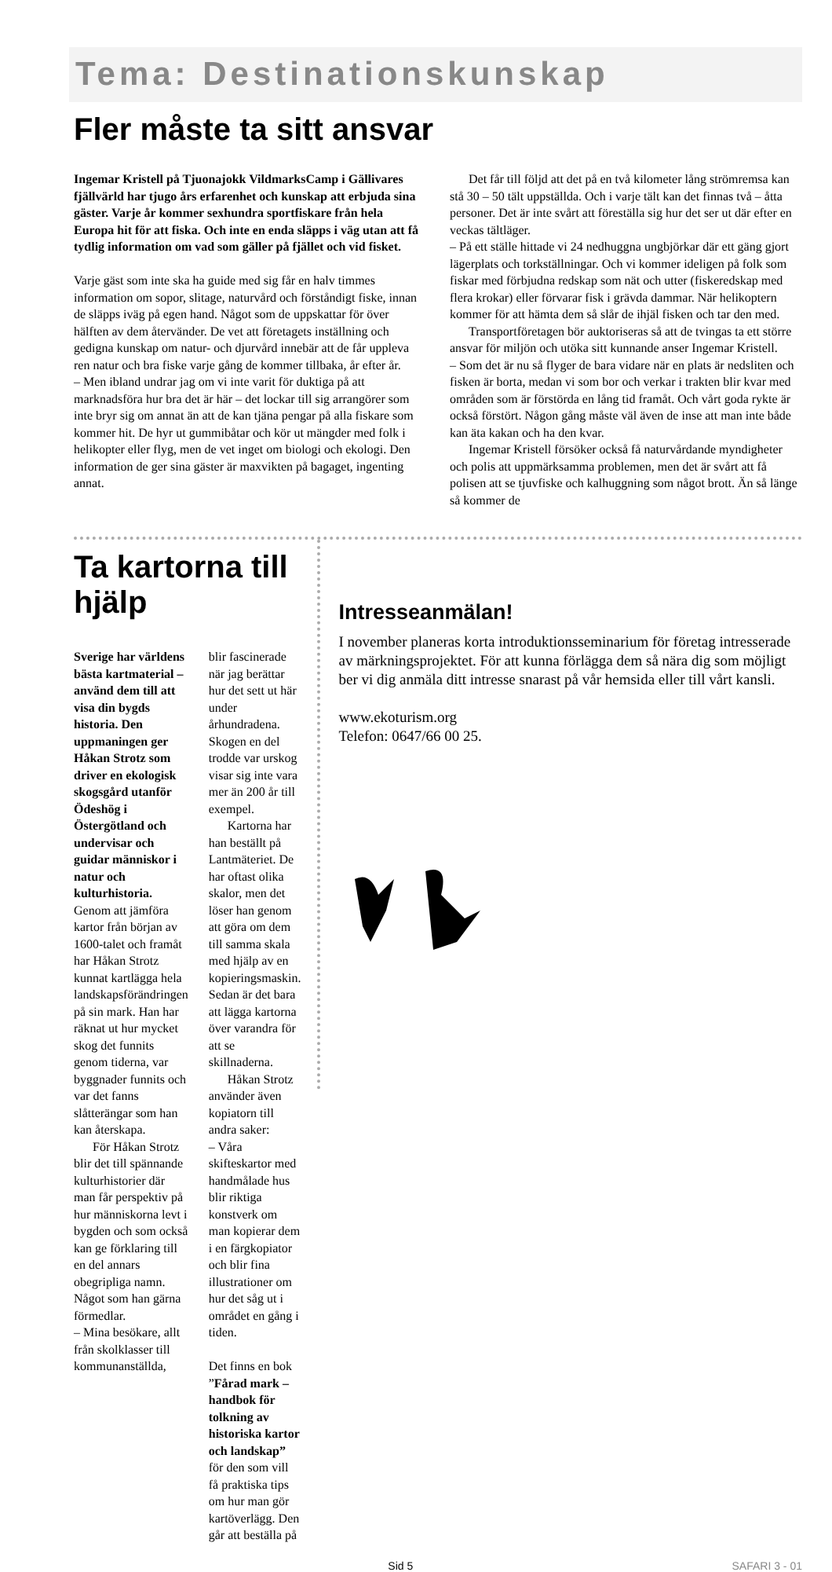Tema: Destinationskunskap
Fler måste ta sitt ansvar
Ingemar Kristell på Tjuonajokk VildmarksCamp i Gällivares fjällvärld har tjugo års erfarenhet och kunskap att erbjuda sina gäster. Varje år kommer sexhundra sportfiskare från hela Europa hit för att fiska. Och inte en enda släpps i väg utan att få tydlig information om vad som gäller på fjället och vid fisket.
Varje gäst som inte ska ha guide med sig får en halv timmes information om sopor, slitage, naturvård och förståndigt fiske, innan de släpps iväg på egen hand. Något som de uppskattar för över hälften av dem återvänder. De vet att företagets inställning och gedigna kunskap om natur- och djurvård innebär att de får uppleva ren natur och bra fiske varje gång de kommer tillbaka, år efter år.
– Men ibland undrar jag om vi inte varit för duktiga på att marknadsföra hur bra det är här – det lockar till sig arrangörer som inte bryr sig om annat än att de kan tjäna pengar på alla fiskare som kommer hit. De hyr ut gummibåtar och kör ut mängder med folk i helikopter eller flyg, men de vet inget om biologi och ekologi. Den information de ger sina gäster är maxvikten på bagaget, ingenting annat.
Det får till följd att det på en två kilometer lång strömremsa kan stå 30 – 50 tält uppställda. Och i varje tält kan det finnas två – åtta personer. Det är inte svårt att föreställa sig hur det ser ut där efter en veckas tältläger.
– På ett ställe hittade vi 24 nedhuggna ungbjörkar där ett gäng gjort lägerplats och torkställningar. Och vi kommer ideligen på folk som fiskar med förbjudna redskap som nät och utter (fiskeredskap med flera krokar) eller förvarar fisk i grävda dammar. När helikoptern kommer för att hämta dem så slår de ihjäl fisken och tar den med.
Transportföretagen bör auktoriseras så att de tvingas ta ett större ansvar för miljön och utöka sitt kunnande anser Ingemar Kristell.
– Som det är nu så flyger de bara vidare när en plats är nedsliten och fisken är borta, medan vi som bor och verkar i trakten blir kvar med områden som är förstörda en lång tid framåt. Och vårt goda rykte är också förstört. Någon gång måste väl även de inse att man inte både kan äta kakan och ha den kvar.
Ingemar Kristell försöker också få naturvårdande myndigheter och polis att uppmärksamma problemen, men det är svårt att få polisen att se tjuvfiske och kalhuggning som något brott. Än så länge så kommer de
Ta kartorna till hjälp
Sverige har världens bästa kartmaterial – använd dem till att visa din bygds historia. Den uppmaningen ger Håkan Strotz som driver en ekologisk skogsgård utanför Ödeshög i Östergötland och undervisar och guidar människor i natur och kulturhistoria.
Genom att jämföra kartor från början av 1600-talet och framåt har Håkan Strotz kunnat kartlägga hela landskapsförändringen på sin mark. Han har räknat ut hur mycket skog det funnits genom tiderna, var byggnader funnits och var det fanns slåtterängar som han kan återskapa.
För Håkan Strotz blir det till spännande kulturhistorier där man får perspektiv på hur människorna levt i bygden och som också kan ge förklaring till en del annars obegripliga namn. Något som han gärna förmedlar.
– Mina besökare, allt från skolklasser till kommunanställda,
blir fascinerade när jag berättar hur det sett ut här under århundradena. Skogen en del trodde var urskog visar sig inte vara mer än 200 år till exempel.
Kartorna har han beställt på Lantmäteriet. De har oftast olika skalor, men det löser han genom att göra om dem till samma skala med hjälp av en kopieringsmaskin. Sedan är det bara att lägga kartorna över varandra för att se skillnaderna.
Håkan Strotz använder även kopiatorn till andra saker:
– Våra skifteskartor med handmålade hus blir riktiga konstverk om man kopierar dem i en färgkopiator och blir fina illustrationer om hur det såg ut i området en gång i tiden.
Det finns en bok ”Fårad mark – handbok för tolkning av historiska kartor och landskap” för den som vill få praktiska tips om hur man gör kartöverlägg. Den går att beställa på
Intresseanmälan!
I november planeras korta introduktionsseminarium för företag intresserade av märkningsprojektet. För att kunna förlägga dem så nära dig som möjligt ber vi dig anmäla ditt intresse snarast på vår hemsida eller till vårt kansli.
www.ekoturism.org
Telefon: 0647/66 00 25.
Sid 5 SAFARI 3 - 01